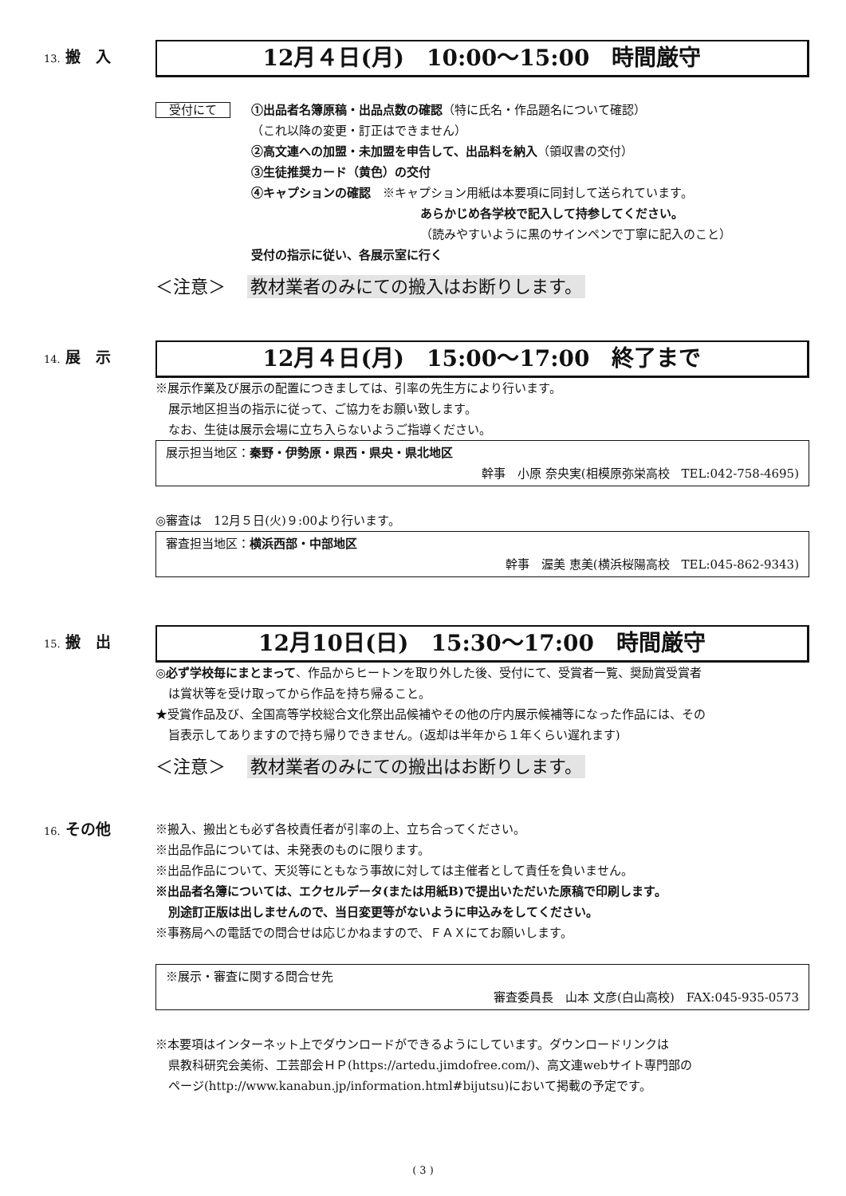13. 搬　入
12月４日(月)　10:00〜15:00　時間厳守
受付にて ①出品者名簿原稿・出品点数の確認（特に氏名・作品題名について確認）
（これ以降の変更・訂正はできません）
②高文連への加盟・未加盟を申告して、出品料を納入（領収書の交付）
③生徒推奨カード（黄色）の交付
④キャプションの確認　※キャプション用紙は本要項に同封して送られています。
あらかじめ各学校で記入して持参してください。
（読みやすいように黒のサインペンで丁寧に記入のこと）
受付の指示に従い、各展示室に行く
＜注意＞ 教材業者のみにての搬入はお断りします。
14. 展　示
12月４日(月)　15:00〜17:00　終了まで
※展示作業及び展示の配置につきましては、引率の先生方により行います。
展示地区担当の指示に従って、ご協力をお願い致します。
なお、生徒は展示会場に立ち入らないようご指導ください。
展示担当地区：秦野・伊勢原・県西・県央・県北地区
幹事　小原 奈央実(相模原弥栄高校　TEL:042-758-4695)
◎審査は　12月５日(火)９:00より行います。
審査担当地区：横浜西部・中部地区
幹事　渥美 恵美(横浜桜陽高校　TEL:045-862-9343)
15. 搬　出
12月10日(日)　15:30〜17:00　時間厳守
◎必ず学校毎にまとまって、作品からヒートンを取り外した後、受付にて、受賞者一覧、奨励賞受賞者
は賞状等を受け取ってから作品を持ち帰ること。
★受賞作品及び、全国高等学校総合文化祭出品候補やその他の庁内展示候補等になった作品には、その
旨表示してありますので持ち帰りできません。(返却は半年から１年くらい遅れます)
＜注意＞ 教材業者のみにての搬出はお断りします。
16. その他
※搬入、搬出とも必ず各校責任者が引率の上、立ち合ってください。
※出品作品については、未発表のものに限ります。
※出品作品について、天災等にともなう事故に対しては主催者として責任を負いません。
※出品者名簿については、エクセルデータ(または用紙B)で提出いただいた原稿で印刷します。
別途訂正版は出しませんので、当日変更等がないように申込みをしてください。
※事務局への電話での問合せは応じかねますので、ＦＡＸにてお願いします。
※展示・審査に関する問合せ先
審査委員長　山本 文彦(白山高校)　FAX:045-935-0573
※本要項はインターネット上でダウンロードができるようにしています。ダウンロードリンクは
県教科研究会美術、工芸部会ＨＰ(https://artedu.jimdofree.com/)、高文連webサイト専門部の
ページ(http://www.kanabun.jp/information.html#bijutsu)において掲載の予定です。
( 3 )